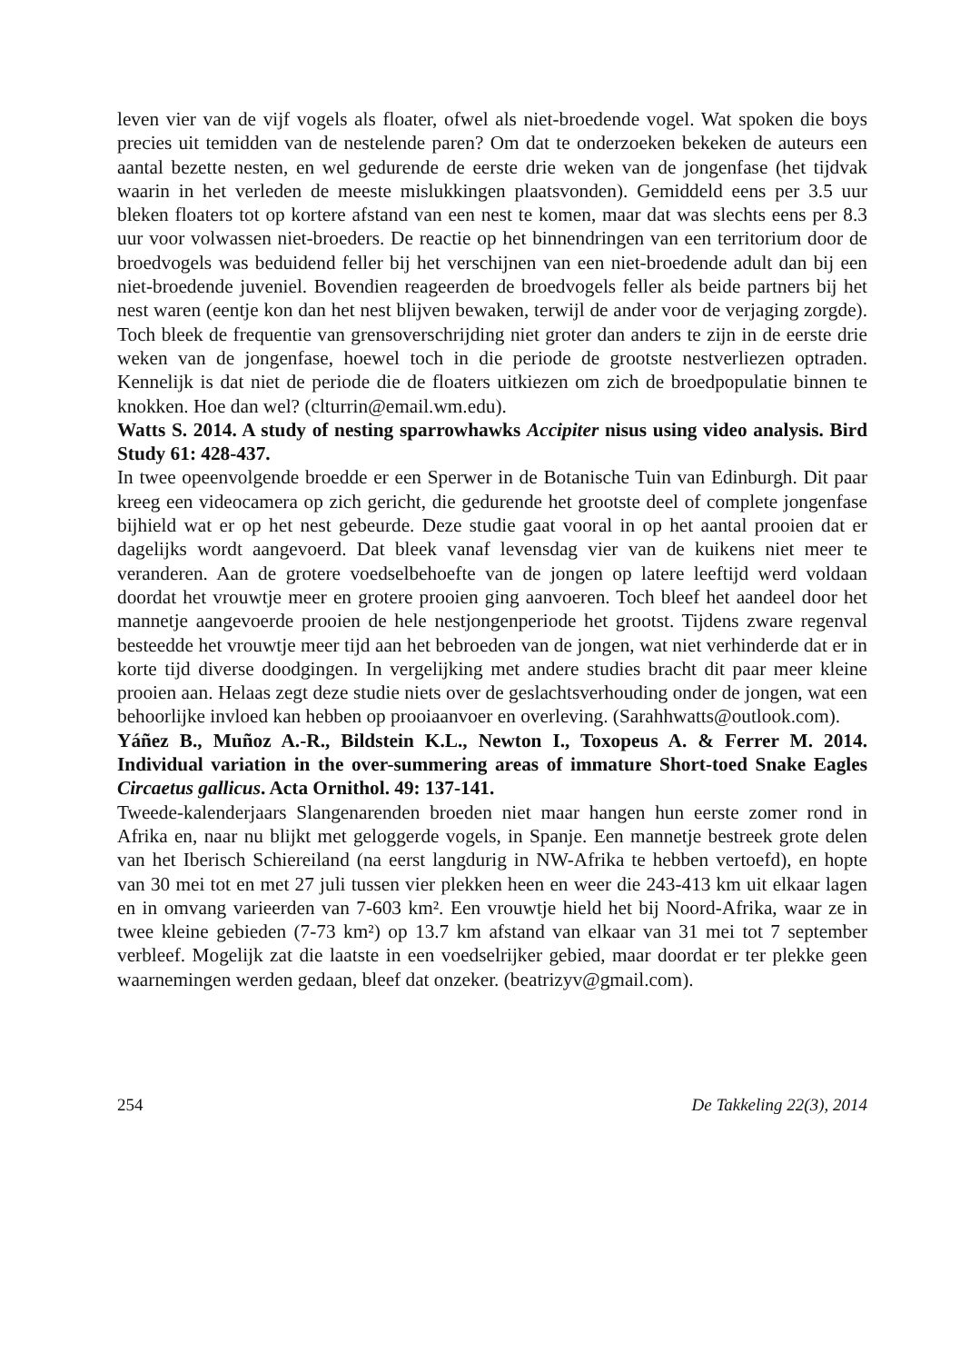leven vier van de vijf vogels als floater, ofwel als niet-broedende vogel. Wat spoken die boys precies uit temidden van de nestelende paren? Om dat te onderzoeken beke­ken de auteurs een aantal bezette nesten, en wel gedurende de eerste drie weken van de jongenfase (het tijdvak waarin in het verleden de meeste mislukkingen plaatsvon­den). Gemiddeld eens per 3.5 uur bleken floaters tot op kortere afstand van een nest te komen, maar dat was slechts eens per 8.3 uur voor volwassen niet-broeders. De reactie op het binnendringen van een territorium door de broedvogels was beduidend feller bij het verschijnen van een niet-broedende adult dan bij een niet-broedende juveniel. Bovendien reageerden de broedvogels feller als beide partners bij het nest waren (een­tje kon dan het nest blijven bewaken, terwijl de ander voor de verjaging zorgde). Toch bleek de frequentie van grensoverschrijding niet groter dan anders te zijn in de eerste drie weken van de jongenfase, hoewel toch in die periode de grootste nestverliezen optraden. Kennelijk is dat niet de periode die de floaters uitkiezen om zich de broed­populatie binnen te knokken. Hoe dan wel? (clturrin@email.wm.edu).
Watts S. 2014. A study of nesting sparrowhawks Accipiter nisus using video analy­sis. Bird Study 61: 428-437.
In twee opeenvolgende broedde er een Sperwer in de Botanische Tuin van Edinburgh. Dit paar kreeg een videocamera op zich gericht, die gedurende het grootste deel of complete jongenfase bijhield wat er op het nest gebeurde. Deze studie gaat vooral in op het aantal prooien dat er dagelijks wordt aangevoerd. Dat bleek vanaf levensdag vier van de kuikens niet meer te veranderen. Aan de grotere voedselbehoefte van de jongen op latere leeftijd werd voldaan doordat het vrouwtje meer en grotere prooien ging aanvoeren. Toch bleef het aandeel door het mannetje aangevoerde prooien de hele nestjongenperiode het grootst. Tijdens zware regenval besteedde het vrouwtje meer tijd aan het bebroeden van de jongen, wat niet verhinderde dat er in korte tijd diverse doodgingen. In vergelijking met andere studies bracht dit paar meer kleine prooien aan. Helaas zegt deze studie niets over de geslachtsverhouding onder de jongen, wat een behoorlijke invloed kan hebben op prooiaanvoer en overleving. (Sarahhwatts@outlook.com).
Yáñez B., Muñoz A.-R., Bildstein K.L., Newton I., Toxopeus A. & Ferrer M. 2014. Individual variation in the over-summering areas of immature Short-toed Snake Eagles Circaetus gallicus. Acta Ornithol. 49: 137-141.
Tweede-kalenderjaars Slangenarenden broeden niet maar hangen hun eerste zomer rond in Afrika en, naar nu blijkt met geloggerde vogels, in Spanje. Een mannetje bestreek grote delen van het Iberisch Schiereiland (na eerst langdurig in NW-Afrika te hebben vertoefd), en hopte van 30 mei tot en met 27 juli tussen vier plekken heen en weer die 243-413 km uit elkaar lagen en in omvang varieerden van 7-603 km². Een vrouwtje hield het bij Noord-Afrika, waar ze in twee kleine gebieden (7-73 km²) op 13.7 km afstand van elkaar van 31 mei tot 7 september verbleef. Mogelijk zat die laat­ste in een voedselrijker gebied, maar doordat er ter plekke geen waarnemingen werden gedaan, bleef dat onzeker. (beatrizyv@gmail.com).
254 De Takkeling 22(3), 2014